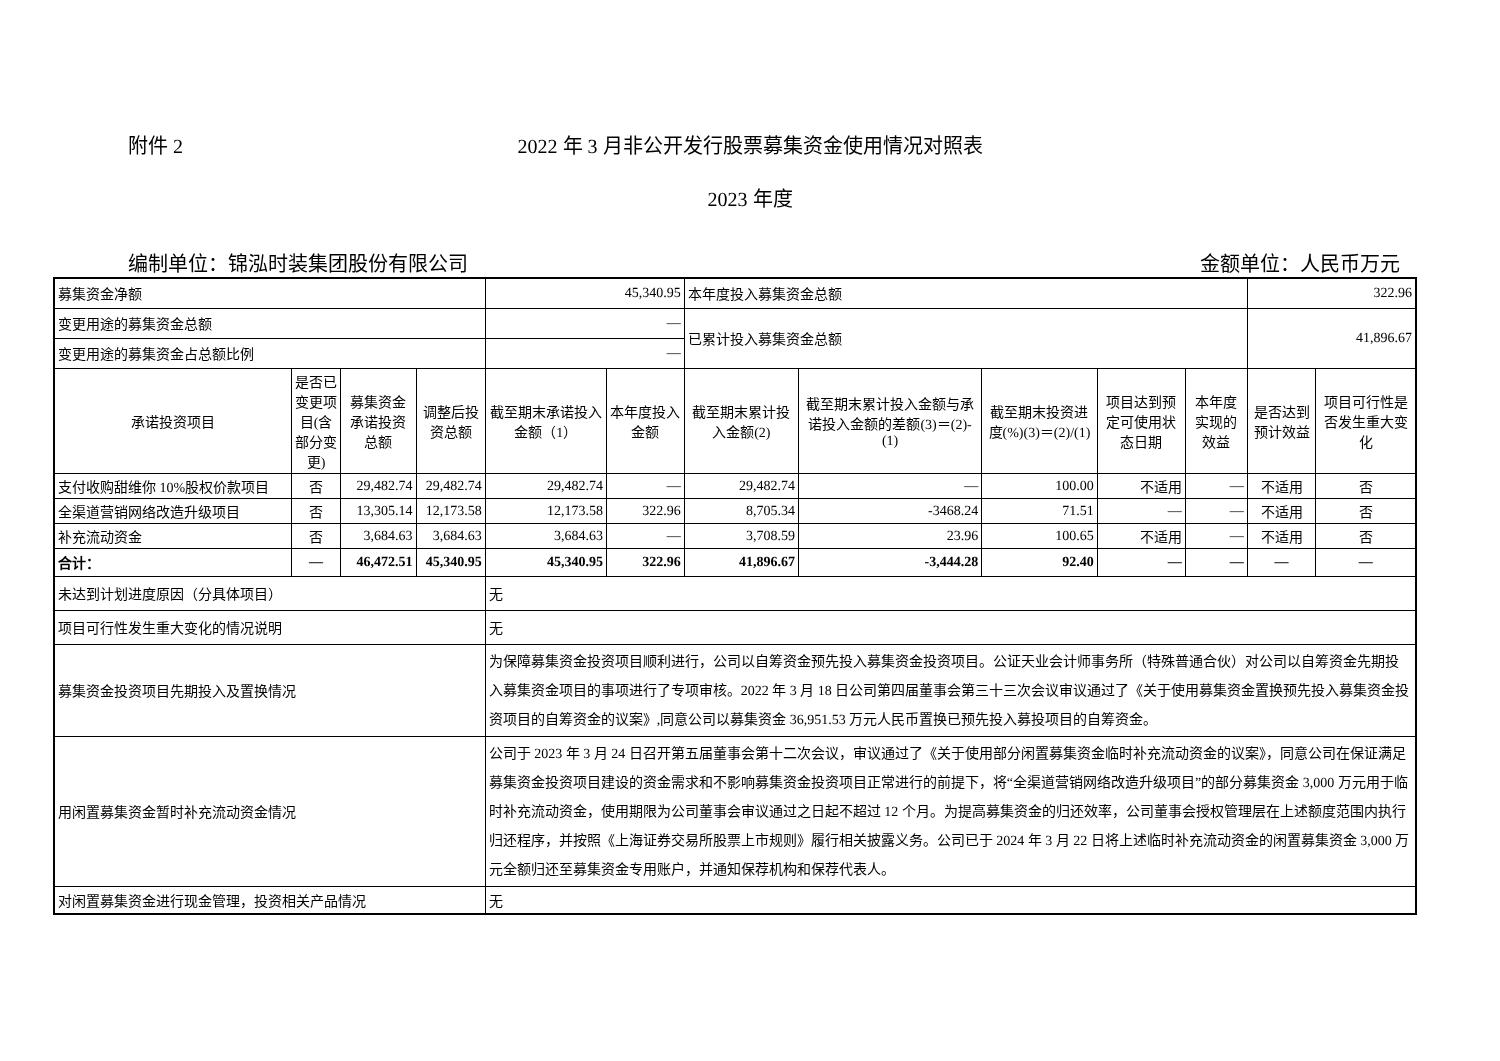附件 2
2022 年 3 月非公开发行股票募集资金使用情况对照表
2023 年度
编制单位：锦泓时装集团股份有限公司 金额单位：人民币万元
| 募集资金净额 | | | | 45,340.95 | | 本年度投入募集资金总额 | | | | | 322.96 | |
| 变更用途的募集资金总额 | | | | — | | 已累计投入募集资金总额 | | | | | 41,896.67 | |
| 变更用途的募集资金占总额比例 | | | | — | | | | | | | | |
| 承诺投资项目 | 是否已变更项目(含部分变更) | 募集资金承诺投资总额 | 调整后投资总额 | 截至期末承诺投入金额（1） | 本年度投入金额 | 截至期末累计投入金额(2) | 截至期末累计投入金额与承诺投入金额的差额(3)＝(2)-(1) | 截至期末投资进度(%)(3)＝(2)/(1) | 项目达到预定可使用状态日期 | 本年度实现的效益 | 是否达到预计效益 | 项目可行性是否发生重大变化 |
| 支付收购甜维你 10%股权价款项目 | 否 | 29,482.74 | 29,482.74 | 29,482.74 | — | 29,482.74 | — | 100.00 | 不适用 | — | 不适用 | 否 |
| 全渠道营销网络改造升级项目 | 否 | 13,305.14 | 12,173.58 | 12,173.58 | 322.96 | 8,705.34 | -3468.24 | 71.51 | — | — | 不适用 | 否 |
| 补充流动资金 | 否 | 3,684.63 | 3,684.63 | 3,684.63 | — | 3,708.59 | 23.96 | 100.65 | 不适用 | — | 不适用 | 否 |
| 合计： | — | 46,472.51 | 45,340.95 | 45,340.95 | 322.96 | 41,896.67 | -3,444.28 | 92.40 | — | — | — | — |
| 未达到计划进度原因（分具体项目） | | | | 无 | | | | | | | | |
| 项目可行性发生重大变化的情况说明 | | | | 无 | | | | | | | | |
| 募集资金投资项目先期投入及置换情况 | | | | 为保障募集资金投资项目顺利进行，公司以自筹资金预先投入募集资金投资项目。公证天业会计师事务所（特殊普通合伙）对公司以自筹资金先期投入募集资金项目的事项进行了专项审核。2022 年 3 月 18 日公司第四届董事会第三十三次会议审议通过了《关于使用募集资金置换预先投入募集资金投资项目的自筹资金的议案》,同意公司以募集资金 36,951.53 万元人民币置换已预先投入募投项目的自筹资金。 | | | | | | | | |
| 用闲置募集资金暂时补充流动资金情况 | | | | 公司于 2023 年 3 月 24 日召开第五届董事会第十二次会议，审议通过了《关于使用部分闲置募集资金临时补充流动资金的议案》，同意公司在保证满足募集资金投资项目建设的资金需求和不影响募集资金投资项目正常进行的前提下，将“全渠道营销网络改造升级项目”的部分募集资金 3,000 万元用于临时补充流动资金，使用期限为公司董事会审议通过之日起不超过 12 个月。为提高募集资金的归还效率，公司董事会授权管理层在上述额度范围内执行归还程序，并按照《上海证券交易所股票上市规则》履行相关披露义务。公司已于 2024 年 3 月 22 日将上述临时补充流动资金的闲置募集资金 3,000 万元全额归还至募集资金专用账户，并通知保荐机构和保荐代表人。 | | | | | | | | |
| 对闲置募集资金进行现金管理，投资相关产品情况 | | | | 无 | | | | | | | | |